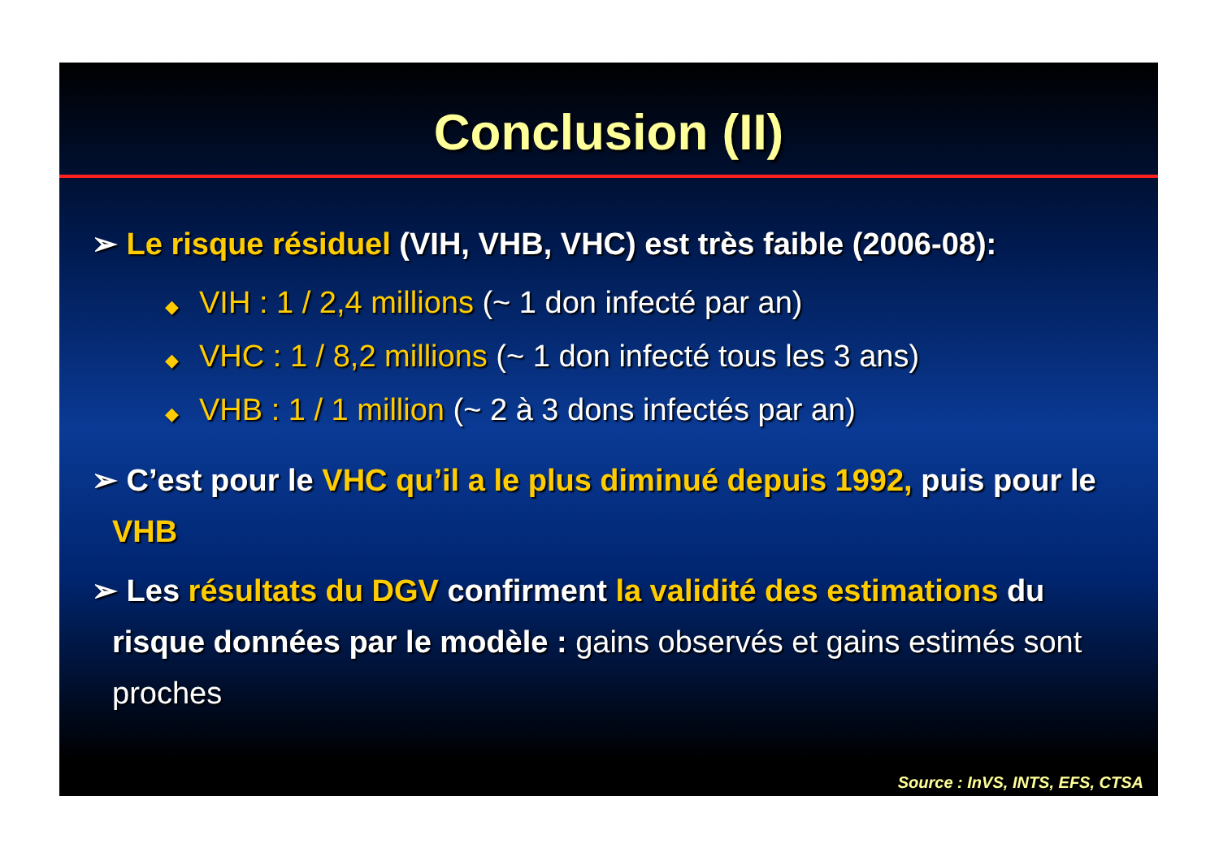Conclusion (II)
➢ Le risque résiduel (VIH, VHB, VHC) est très faible (2006-08):
◆ VIH : 1 / 2,4 millions (~ 1 don infecté par an)
◆ VHC : 1 / 8,2 millions (~ 1 don infecté tous les 3 ans)
◆ VHB : 1 / 1 million (~ 2 à 3 dons infectés par an)
➢ C’est pour le VHC qu’il a le plus diminué depuis 1992, puis pour le VHB
➢ Les résultats du DGV confirment la validité des estimations du risque données par le modèle : gains observés et gains estimés sont proches
Source : InVS, INTS, EFS, CTSA